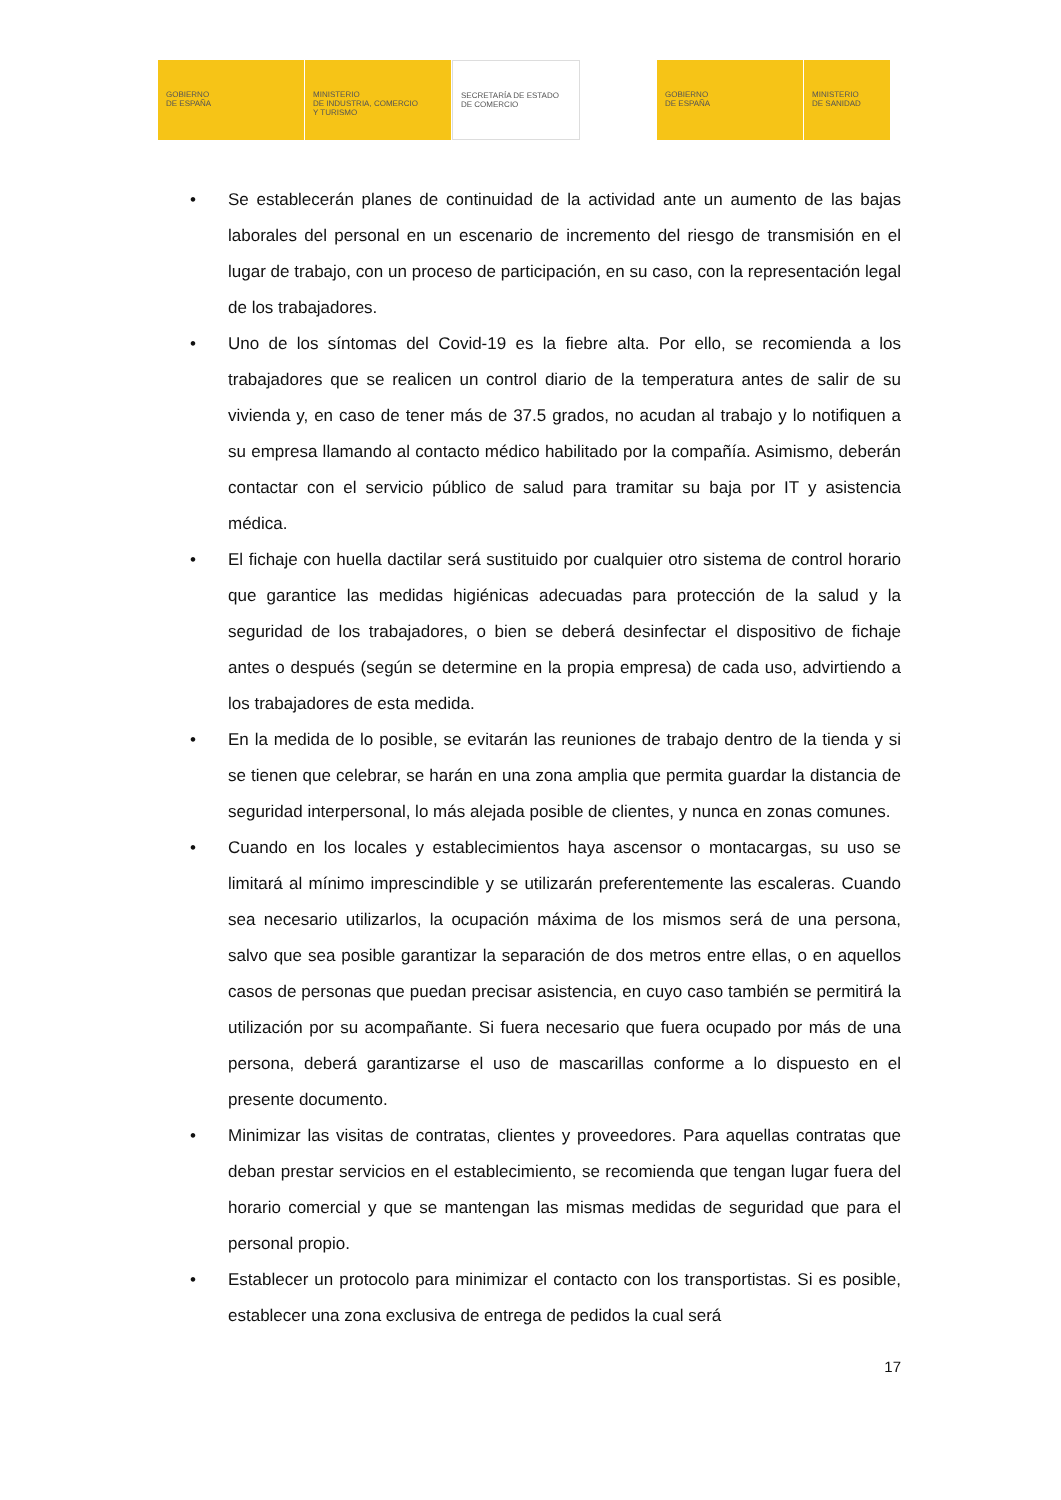GOBIERNO
DE ESPAÑA
MINISTERIO
DE INDUSTRIA, COMERCIO
Y TURISMO
SECRETARÍA DE ESTADO
DE COMERCIO
GOBIERNO
DE ESPAÑA
MINISTERIO
DE SANIDAD
• Se establecerán planes de continuidad de la actividad ante un aumento de las bajas laborales del personal en un escenario de incremento del riesgo de transmisión en el lugar de trabajo, con un proceso de participación, en su caso, con la representación legal de los trabajadores.
• Uno de los síntomas del Covid-19 es la fiebre alta. Por ello, se recomienda a los trabajadores que se realicen un control diario de la temperatura antes de salir de su vivienda y, en caso de tener más de 37.5 grados, no acudan al trabajo y lo notifiquen a su empresa llamando al contacto médico habilitado por la compañía. Asimismo, deberán contactar con el servicio público de salud para tramitar su baja por IT y asistencia médica.
• El fichaje con huella dactilar será sustituido por cualquier otro sistema de control horario que garantice las medidas higiénicas adecuadas para protección de la salud y la seguridad de los trabajadores, o bien se deberá desinfectar el dispositivo de fichaje antes o después (según se determine en la propia empresa) de cada uso, advirtiendo a los trabajadores de esta medida.
• En la medida de lo posible, se evitarán las reuniones de trabajo dentro de la tienda y si se tienen que celebrar, se harán en una zona amplia que permita guardar la distancia de seguridad interpersonal, lo más alejada posible de clientes, y nunca en zonas comunes.
• Cuando en los locales y establecimientos haya ascensor o montacargas, su uso se limitará al mínimo imprescindible y se utilizarán preferentemente las escaleras. Cuando sea necesario utilizarlos, la ocupación máxima de los mismos será de una persona, salvo que sea posible garantizar la separación de dos metros entre ellas, o en aquellos casos de personas que puedan precisar asistencia, en cuyo caso también se permitirá la utilización por su acompañante. Si fuera necesario que fuera ocupado por más de una persona, deberá garantizarse el uso de mascarillas conforme a lo dispuesto en el presente documento.
• Minimizar las visitas de contratas, clientes y proveedores. Para aquellas contratas que deban prestar servicios en el establecimiento, se recomienda que tengan lugar fuera del horario comercial y que se mantengan las mismas medidas de seguridad que para el personal propio.
• Establecer un protocolo para minimizar el contacto con los transportistas. Si es posible, establecer una zona exclusiva de entrega de pedidos la cual será
17